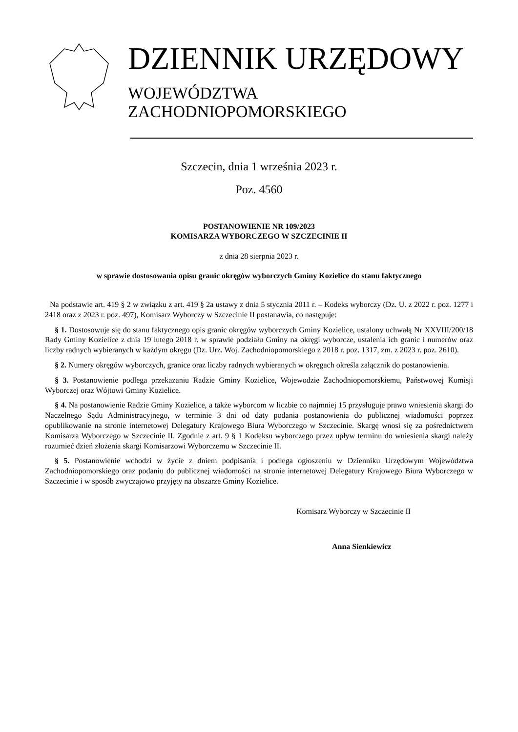DZIENNIK URZĘDOWY
WOJEWÓDZTWA ZACHODNIOPOMORSKIEGO
Szczecin, dnia 1 września 2023 r.
Poz. 4560
POSTANOWIENIE NR 109/2023
KOMISARZA WYBORCZEGO W SZCZECINIE II
z dnia 28 sierpnia 2023 r.
w sprawie dostosowania opisu granic okręgów wyborczych Gminy Kozielice do stanu faktycznego
Na podstawie art. 419 § 2 w związku z art. 419 § 2a ustawy z dnia 5 stycznia 2011 r. – Kodeks wyborczy (Dz. U. z 2022 r. poz. 1277 i 2418 oraz z 2023 r. poz. 497), Komisarz Wyborczy w Szczecinie II postanawia, co następuje:
§ 1. Dostosowuje się do stanu faktycznego opis granic okręgów wyborczych Gminy Kozielice, ustalony uchwałą Nr XXVIII/200/18 Rady Gminy Kozielice z dnia 19 lutego 2018 r. w sprawie podziału Gminy na okręgi wyborcze, ustalenia ich granic i numerów oraz liczby radnych wybieranych w każdym okręgu (Dz. Urz. Woj. Zachodniopomorskiego z 2018 r. poz. 1317, zm. z 2023 r. poz. 2610).
§ 2. Numery okręgów wyborczych, granice oraz liczby radnych wybieranych w okręgach określa załącznik do postanowienia.
§ 3. Postanowienie podlega przekazaniu Radzie Gminy Kozielice, Wojewodzie Zachodniopomorskiemu, Państwowej Komisji Wyborczej oraz Wójtowi Gminy Kozielice.
§ 4. Na postanowienie Radzie Gminy Kozielice, a także wyborcom w liczbie co najmniej 15 przysługuje prawo wniesienia skargi do Naczelnego Sądu Administracyjnego, w terminie 3 dni od daty podania postanowienia do publicznej wiadomości poprzez opublikowanie na stronie internetowej Delegatury Krajowego Biura Wyborczego w Szczecinie. Skargę wnosi się za pośrednictwem Komisarza Wyborczego w Szczecinie II. Zgodnie z art. 9 § 1 Kodeksu wyborczego przez upływ terminu do wniesienia skargi należy rozumieć dzień złożenia skargi Komisarzowi Wyborczemu w Szczecinie II.
§ 5. Postanowienie wchodzi w życie z dniem podpisania i podlega ogłoszeniu w Dzienniku Urzędowym Województwa Zachodniopomorskiego oraz podaniu do publicznej wiadomości na stronie internetowej Delegatury Krajowego Biura Wyborczego w Szczecinie i w sposób zwyczajowo przyjęty na obszarze Gminy Kozielice.
Komisarz Wyborczy w Szczecinie II
Anna Sienkiewicz